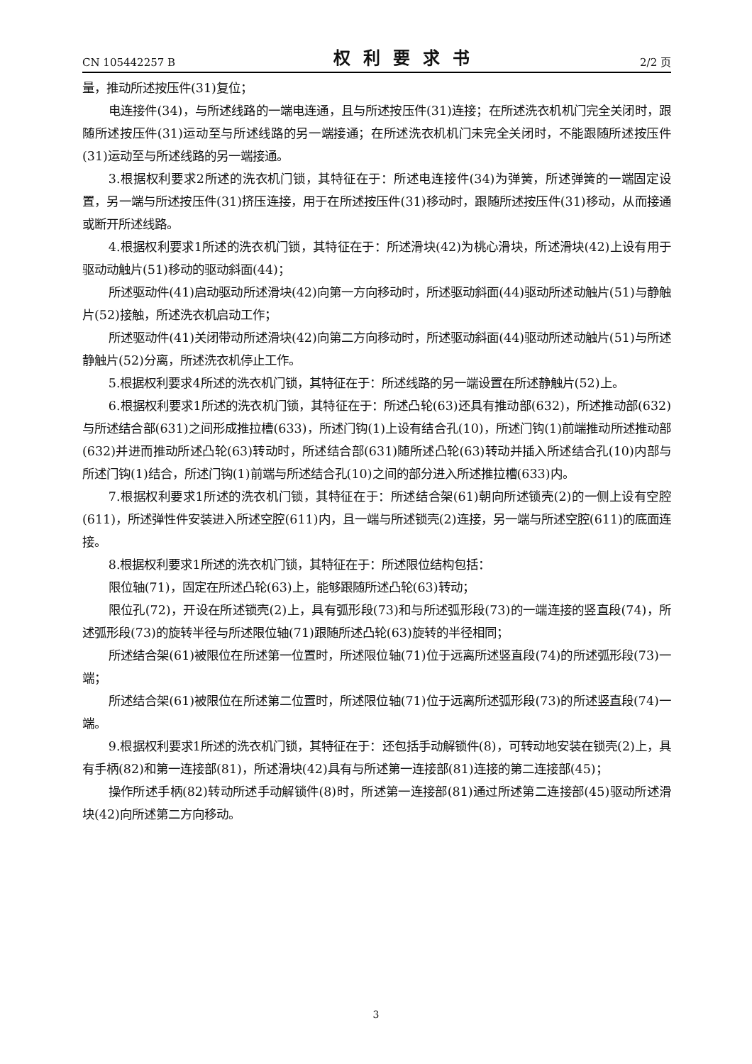CN 105442257 B 权利要求书 2/2 页
量，推动所述按压件(31)复位；
电连接件(34)，与所述线路的一端电连通，且与所述按压件(31)连接；在所述洗衣机机门完全关闭时，跟随所述按压件(31)运动至与所述线路的另一端接通；在所述洗衣机机门未完全关闭时，不能跟随所述按压件(31)运动至与所述线路的另一端接通。
3.根据权利要求2所述的洗衣机门锁，其特征在于：所述电连接件(34)为弹簧，所述弹簧的一端固定设置，另一端与所述按压件(31)挤压连接，用于在所述按压件(31)移动时，跟随所述按压件(31)移动，从而接通或断开所述线路。
4.根据权利要求1所述的洗衣机门锁，其特征在于：所述滑块(42)为桃心滑块，所述滑块(42)上设有用于驱动动触片(51)移动的驱动斜面(44)；
所述驱动件(41)启动驱动所述滑块(42)向第一方向移动时，所述驱动斜面(44)驱动所述动触片(51)与静触片(52)接触，所述洗衣机启动工作；
所述驱动件(41)关闭带动所述滑块(42)向第二方向移动时，所述驱动斜面(44)驱动所述动触片(51)与所述静触片(52)分离，所述洗衣机停止工作。
5.根据权利要求4所述的洗衣机门锁，其特征在于：所述线路的另一端设置在所述静触片(52)上。
6.根据权利要求1所述的洗衣机门锁，其特征在于：所述凸轮(63)还具有推动部(632)，所述推动部(632)与所述结合部(631)之间形成推拉槽(633)，所述门钩(1)上设有结合孔(10)，所述门钩(1)前端推动所述推动部(632)并进而推动所述凸轮(63)转动时，所述结合部(631)随所述凸轮(63)转动并插入所述结合孔(10)内部与所述门钩(1)结合，所述门钩(1)前端与所述结合孔(10)之间的部分进入所述推拉槽(633)内。
7.根据权利要求1所述的洗衣机门锁，其特征在于：所述结合架(61)朝向所述锁壳(2)的一侧上设有空腔(611)，所述弹性件安装进入所述空腔(611)内，且一端与所述锁壳(2)连接，另一端与所述空腔(611)的底面连接。
8.根据权利要求1所述的洗衣机门锁，其特征在于：所述限位结构包括：
限位轴(71)，固定在所述凸轮(63)上，能够跟随所述凸轮(63)转动；
限位孔(72)，开设在所述锁壳(2)上，具有弧形段(73)和与所述弧形段(73)的一端连接的竖直段(74)，所述弧形段(73)的旋转半径与所述限位轴(71)跟随所述凸轮(63)旋转的半径相同；
所述结合架(61)被限位在所述第一位置时，所述限位轴(71)位于远离所述竖直段(74)的所述弧形段(73)一端；
所述结合架(61)被限位在所述第二位置时，所述限位轴(71)位于远离所述弧形段(73)的所述竖直段(74)一端。
9.根据权利要求1所述的洗衣机门锁，其特征在于：还包括手动解锁件(8)，可转动地安装在锁壳(2)上，具有手柄(82)和第一连接部(81)，所述滑块(42)具有与所述第一连接部(81)连接的第二连接部(45)；
操作所述手柄(82)转动所述手动解锁件(8)时，所述第一连接部(81)通过所述第二连接部(45)驱动所述滑块(42)向所述第二方向移动。
3